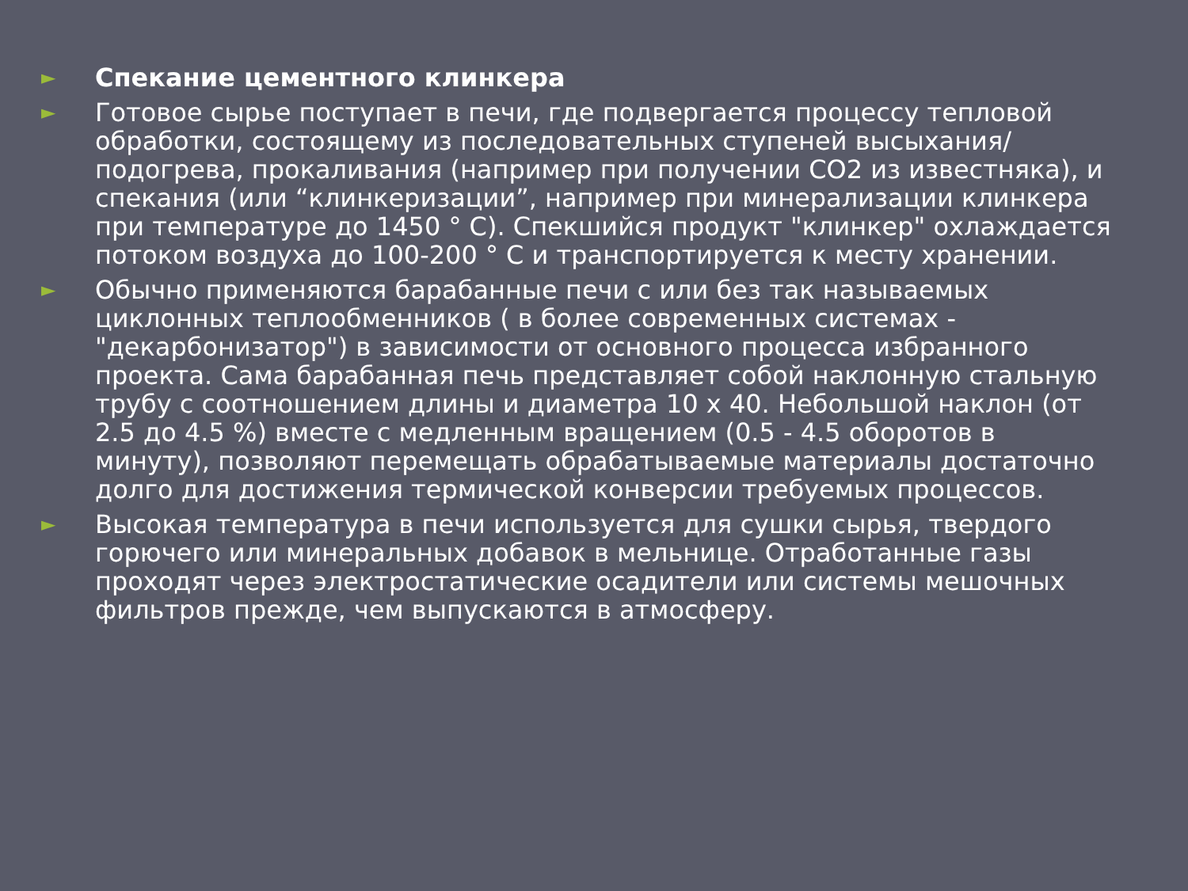► Спекание цементного клинкера
► Готовое сырье поступает в печи, где подвергается процессу тепловой обработки, состоящему из последовательных ступеней высыхания/подогрева, прокаливания (например при получении CO2 из известняка), и спекания (или “клинкеризации”, например при минерализации клинкера при температуре до 1450 ° C). Спекшийся продукт "клинкер" охлаждается потоком воздуха до 100-200 ° C и транспортируется к месту хранении.
► Обычно применяются барабанные печи с или без так называемых циклонных теплообменников ( в более современных системах - "декарбонизатор") в зависимости от основного процесса избранного проекта. Сама барабанная печь представляет собой наклонную стальную трубу с соотношением длины и диаметра 10 x 40. Небольшой наклон (от 2.5 до 4.5 %) вместе с медленным вращением (0.5 - 4.5 оборотов в минуту), позволяют перемещать обрабатываемые материалы достаточно долго для достижения термической конверсии требуемых процессов.
► Высокая температура в печи используется для сушки сырья, твердого горючего или минеральных добавок в мельнице. Отработанные газы проходят через электростатические осадители или системы мешочных фильтров прежде, чем выпускаются в атмосферу.